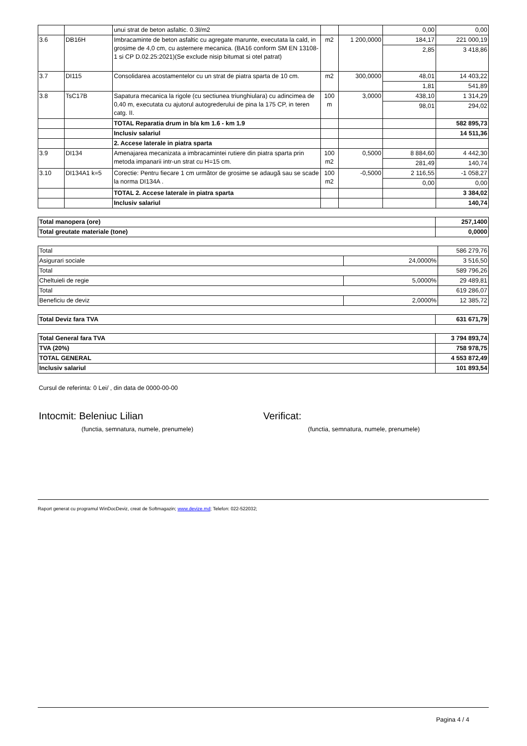| | | unui strat de beton asfaltic. 0.3l/m2 | | | 0,00 | 0,00 |
| 3.6 | DB16H | Imbracaminte de beton asfaltic cu agregate marunte, executata la cald, in grosime de 4,0 cm, cu asternere mecanica. (BA16 conform SM EN 13108-1 si CP D.02.25:2021)(Se exclude nisip bitumat si otel patrat) | m2 | 1 200,0000 | 184,17 | 221 000,19 |
| | | | | | 2,85 | 3 418,86 |
| 3.7 | DI115 | Consolidarea acostamentelor cu un strat de piatra sparta de 10 cm. | m2 | 300,0000 | 48,01 | 14 403,22 |
| | | | | | 1,81 | 541,89 |
| 3.8 | TsC17B | Sapatura mecanica la rigole (cu sectiunea triunghiulara) cu adincimea de 0,40 m, executata cu ajutorul autogrederului de pina la 175 CP, in teren catg. II. | 100 m | 3,0000 | 438,10 | 1 314,29 |
| | | | | | 98,01 | 294,02 |
| | | TOTAL Reparatia drum in b/a km 1.6 - km 1.9 | | | | 582 895,73 |
| | | Inclusiv salariul | | | | 14 511,36 |
| | | 2. Accese laterale in piatra sparta | | | | |
| 3.9 | DI134 | Amenajarea mecanizata a imbracamintei rutiere din piatra sparta prin metoda impanarii intr-un strat cu H=15 cm. | 100 m2 | 0,5000 | 8 884,60 | 4 442,30 |
| | | | | | 281,49 | 140,74 |
| 3.10 | DI134A1 k=5 | Corectie: Pentru fiecare 1 cm următor de grosime se adaugă sau se scade la norma DI134A . | 100 m2 | -0,5000 | 2 116,55 | -1 058,27 |
| | | | | | 0,00 | 0,00 |
| | | TOTAL 2. Accese laterale in piatra sparta | | | | 3 384,02 |
| | | Inclusiv salariul | | | | 140,74 |
| Total manopera (ore) | 257,1400 |
| Total greutate materiale (tone) | 0,0000 |
| Total | | 586 279,76 |
| Asigurari sociale | 24,0000% | 3 516,50 |
| Total | | 589 796,26 |
| Cheltuieli de regie | 5,0000% | 29 489,81 |
| Total | | 619 286,07 |
| Beneficiu de deviz | 2,0000% | 12 385,72 |
| Total Deviz fara TVA | 631 671,79 |
| Total General fara TVA | 3 794 893,74 |
| TVA (20%) | 758 978,75 |
| TOTAL GENERAL | 4 553 872,49 |
| Inclusiv salariul | 101 893,54 |
Cursul de referinta: 0 Lei/ , din data de 0000-00-00
Intocmit: Beleniuc Lilian
(functia, semnatura, numele, prenumele)
Verificat:
(functia, semnatura, numele, prenumele)
Raport generat cu programul WinDocDeviz, creat de Softmagazin; www.devize.md; Telefon: 022-522032;
Pagina 4 / 4